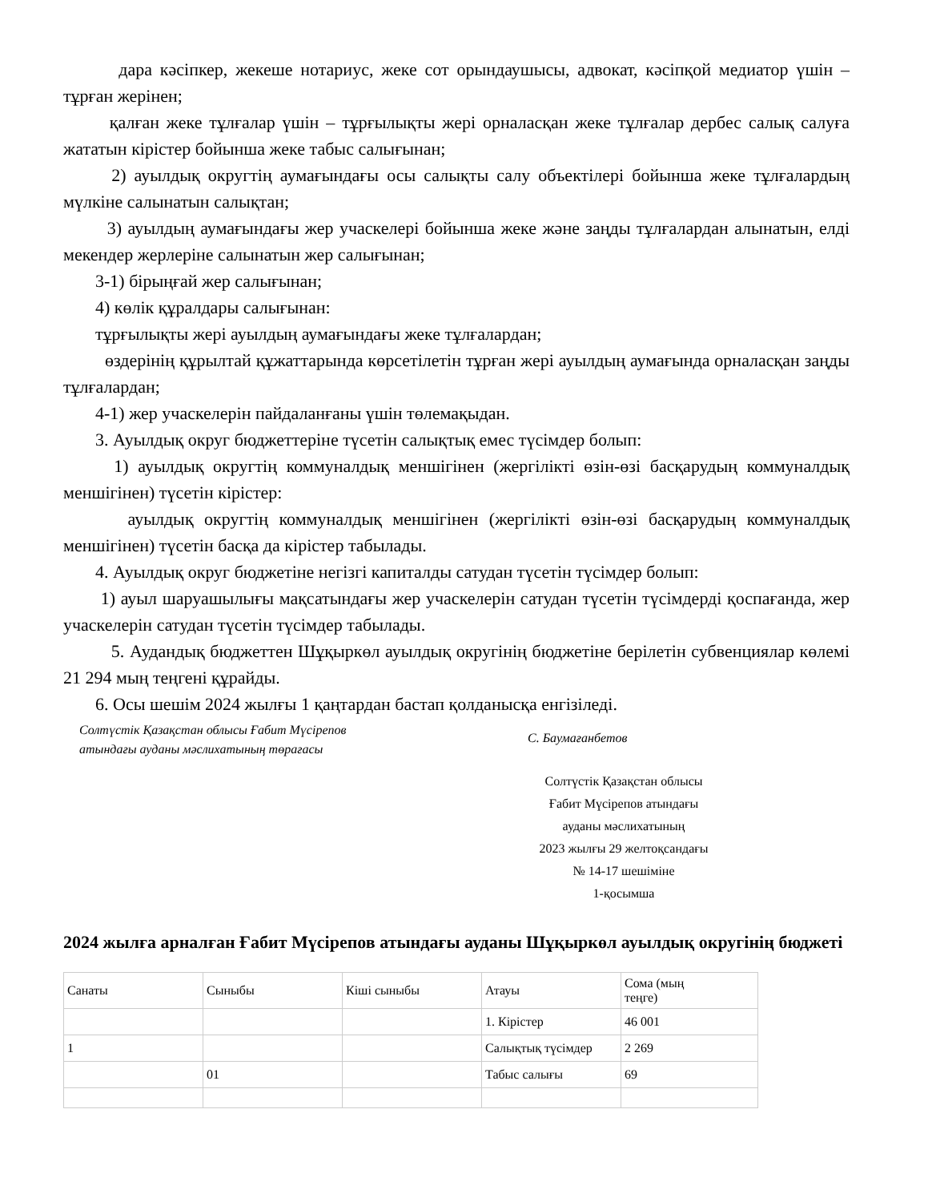дара кәсіпкер, жекеше нотариус, жеке сот орындаушысы, адвокат, кәсіпқой медиатор үшін – тұрған жерінен;
қалған жеке тұлғалар үшін – тұрғылықты жері орналасқан жеке тұлғалар дербес салық салуға жататын кірістер бойынша жеке табыс салығынан;
2) ауылдық округтің аумағындағы осы салықты салу объектілері бойынша жеке тұлғалардың мүлкіне салынатын салықтан;
3) ауылдың аумағындағы жер учаскелері бойынша жеке және заңды тұлғалардан алынатын, елді мекендер жерлеріне салынатын жер салығынан;
3-1) бірыңғай жер салығынан;
4) көлік құралдары салығынан:
тұрғылықты жері ауылдың аумағындағы жеке тұлғалардан;
өздерінің құрылтай құжаттарында көрсетілетін тұрған жері ауылдың аумағында орналасқан заңды тұлғалардан;
4-1) жер учаскелерін пайдаланғаны үшін төлемақыдан.
3. Ауылдық округ бюджеттеріне түсетін салықтық емес түсімдер болып:
1) ауылдық округтің коммуналдық меншігінен (жергілікті өзін-өзі басқарудың коммуналдық меншігінен) түсетін кірістер:
ауылдық округтің коммуналдық меншігінен (жергілікті өзін-өзі басқарудың коммуналдық меншігінен) түсетін басқа да кірістер табылады.
4. Ауылдық округ бюджетіне негізгі капиталды сатудан түсетін түсімдер болып:
1) ауыл шаруашылығы мақсатындағы жер учаскелерін сатудан түсетін түсімдерді қоспағанда, жер учаскелерін сатудан түсетін түсімдер табылады.
5. Аудандық бюджеттен Шұқыркөл ауылдық округінің бюджетіне берілетін субвенциялар көлемі 21 294 мың теңгені құрайды.
6. Осы шешім 2024 жылғы 1 қаңтардан бастап қолданысқа енгізіледі.
Солтүстік Қазақстан облысы Ғабит Мүсірепов
атындағы ауданы мәслихатының төрағасы
С. Баумағанбетов
Солтүстік Қазақстан облысы
Ғабит Мүсірепов атындағы
ауданы мәслихатының
2023 жылғы 29 желтоқсандағы
№ 14-17 шешіміне
1-қосымша
2024 жылға арналған Ғабит Мүсірепов атындағы ауданы Шұқыркөл ауылдық округінің бюджеті
| Санаты | Сыныбы | Кіші сыныбы | Атауы | Сома (мың теңге) |
| | | | 1. Кірістер | 46 001 |
| 1 | | | Салықтық түсімдер | 2 269 |
| | 01 | | Табыс салығы | 69 |